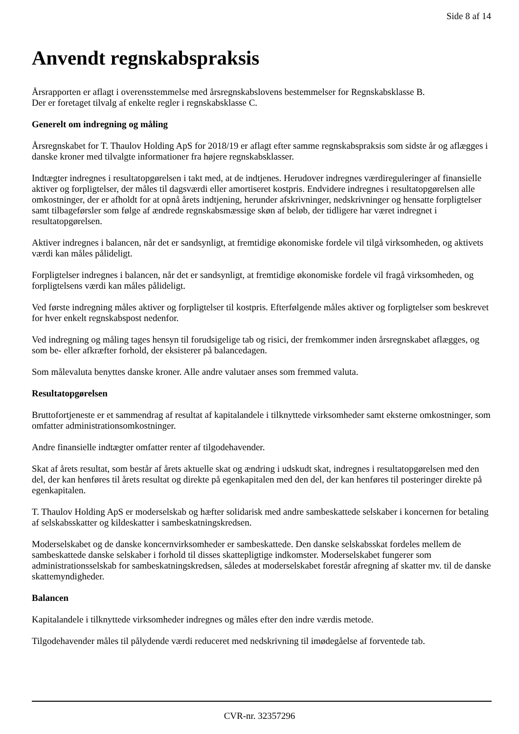Side 8 af 14
Anvendt regnskabspraksis
Årsrapporten er aflagt i overensstemmelse med årsregnskabslovens bestemmelser for Regnskabsklasse B.
Der er foretaget tilvalg af enkelte regler i regnskabsklasse C.
Generelt om indregning og måling
Årsregnskabet for T. Thaulov Holding ApS for 2018/19 er aflagt efter samme regnskabspraksis som sidste år og aflægges i danske kroner med tilvalgte informationer fra højere regnskabsklasser.
Indtægter indregnes i resultatopgørelsen i takt med, at de indtjenes. Herudover indregnes værdireguleringer af finansielle aktiver og forpligtelser, der måles til dagsværdi eller amortiseret kostpris. Endvidere indregnes i resultatopgørelsen alle omkostninger, der er afholdt for at opnå årets indtjening, herunder afskrivninger, nedskrivninger og hensatte forpligtelser samt tilbageførsler som følge af ændrede regnskabsmæssige skøn af beløb, der tidligere har været indregnet i resultatopgørelsen.
Aktiver indregnes i balancen, når det er sandsynligt, at fremtidige økonomiske fordele vil tilgå virksomheden, og aktivets værdi kan måles pålideligt.
Forpligtelser indregnes i balancen, når det er sandsynligt, at fremtidige økonomiske fordele vil fragå virksomheden, og forpligtelsens værdi kan måles pålideligt.
Ved første indregning måles aktiver og forpligtelser til kostpris. Efterfølgende måles aktiver og forpligtelser som beskrevet for hver enkelt regnskabspost nedenfor.
Ved indregning og måling tages hensyn til forudsigelige tab og risici, der fremkommer inden årsregnskabet aflægges, og som be- eller afkræfter forhold, der eksisterer på balancedagen.
Som målevaluta benyttes danske kroner. Alle andre valutaer anses som fremmed valuta.
Resultatopgørelsen
Bruttofortjeneste er et sammendrag af resultat af kapitalandele i tilknyttede virksomheder samt eksterne omkostninger, som omfatter administrationsomkostninger.
Andre finansielle indtægter omfatter renter af tilgodehavender.
Skat af årets resultat, som består af årets aktuelle skat og ændring i udskudt skat, indregnes i resultatopgørelsen med den del, der kan henføres til årets resultat og direkte på egenkapitalen med den del, der kan henføres til posteringer direkte på egenkapitalen.
T. Thaulov Holding ApS er moderselskab og hæfter solidarisk med andre sambeskattede selskaber i koncernen for betaling af selskabsskatter og kildeskatter i sambeskatningskredsen.
Moderselskabet og de danske koncernvirksomheder er sambeskattede. Den danske selskabsskat fordeles mellem de sambeskattede danske selskaber i forhold til disses skattepligtige indkomster. Moderselskabet fungerer som administrationsselskab for sambeskatningskredsen, således at moderselskabet forestår afregning af skatter mv. til de danske skattemyndigheder.
Balancen
Kapitalandele i tilknyttede virksomheder indregnes og måles efter den indre værdis metode.
Tilgodehavender måles til pålydende værdi reduceret med nedskrivning til imødegåelse af forventede tab.
CVR-nr. 32357296